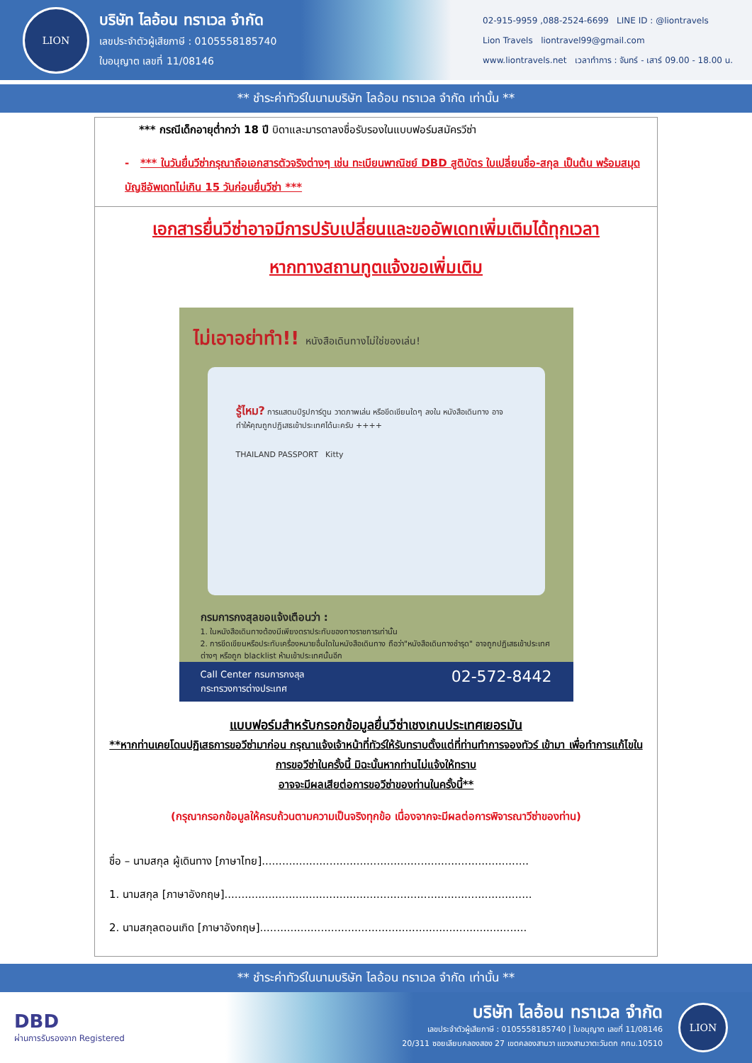LION
บริษัท ไลอ้อน ทราเวล จำกัด
เลขประจำตัวผู้เสียภาษี : 0105558185740
ใบอนุญาต เลขที่ 11/08146
02-915-9959 ,088-2524-6699 LINE ID : @liontravels
Lion Travels liontravel99@gmail.com
www.liontravels.net เวลาทำการ : จันทร์ - เสาร์ 09.00 - 18.00 u.
** ชำระค่าทัวร์ในนามบริษัท ไลอ้อน ทราเวล จำกัด เท่านั้น **
*** กรณีเด็กอายุต่ำกว่า 18 ปี บิดาและมารดาลงชื่อรับรองในแบบฟอร์มสมัครวีซ่า
- *** ในวันยื่นวีซ่ากรุณาถือเอกสารตัวจริงต่างๆ เช่น ทะเบียนพาณิชย์ DBD สูติบัตร ใบเปลี่ยนชื่อ-สกุล เป็นต้น พร้อมสมุดบัญชีอัพเดทไม่เกิน 15 วันก่อนยื่นวีซ่า ***
เอกสารยื่นวีซ่าอาจมีการปรับเปลี่ยนและขออัพเดทเพิ่มเติมได้ทุกเวลา
หากทางสถานทูตแจ้งขอเพิ่มเติม
ไม่เอาอย่าทำ!! หนังสือเดินทางไม่ใช่ของเล่น!
รู้ไหม? การแสตมป์รูปการ์ตูน วาดภาพเล่น หรือขีดเขียนใดๆ ลงใน หนังสือเดินทาง อาจทำให้คุณถูกปฏิเสธเข้าประเทศได้นะครับ ++++
THAILAND PASSPORT Kitty
กรมการกงสุลขอแจ้งเตือนว่า :
1. ในหนังสือเดินทางต้องมีเพียงตราประทับของทางราชการเท่านั้น
2. การขีดเขียนหรือประทับเครื่องหมายอื่นใดในหนังสือเดินทาง ถือว่า"หนังสือเดินทางชำรุด" อาจถูกปฏิเสธเข้าประเทศต่างๆ หรือถูก blacklist ห้ามเข้าประเทศนั้นอีก
Call Center กรมการกงสุล
กระทรวงการต่างประเทศ 02-572-8442
แบบฟอร์มสำหรับกรอกข้อมูลยื่นวีซ่าเชงเกนประเทศเยอรมัน
**หากท่านเคยโดนปฏิเสธการขอวีซ่ามาก่อน กรุณาแจ้งเจ้าหน้าที่ทัวร์ให้รับทราบตั้งแต่ที่ท่านทำการจองทัวร์ เข้ามา เพื่อทำการแก้ไขในการขอวีซ่าในครั้งนี้ มิฉะนั้นหากท่านไม่แจ้งให้ทราบ
อาจจะมีผลเสียต่อการขอวีซ่าของท่านในครั้งนี้**
(กรุณากรอกข้อมูลให้ครบถ้วนตามความเป็นจริงทุกข้อ เนื่องจากจะมีผลต่อการพิจารณาวีซ่าของท่าน)
ชื่อ – นามสกุล ผู้เดินทาง [ภาษาไทย]...............................................................................
1. นามสกุล [ภาษาอังกฤษ]...........................................................................................
2. นามสกุลตอนเกิด [ภาษาอังกฤษ]...............................................................................
** ชำระค่าทัวร์ในนามบริษัท ไลอ้อน ทราเวล จำกัด เท่านั้น **
DBD
ผ่านการรับรองจาก Registered
บริษัท ไลอ้อน ทราเวล จำกัด
เลขประจำตัวผู้เสียภาษี : 0105558185740 | ใบอนุญาต เลขที่ 11/08146
20/311 ซอยเลียบคลองสอง 27 เขตคลองสามวา แขวงสามวาตะวันตก กทม.10510
LION